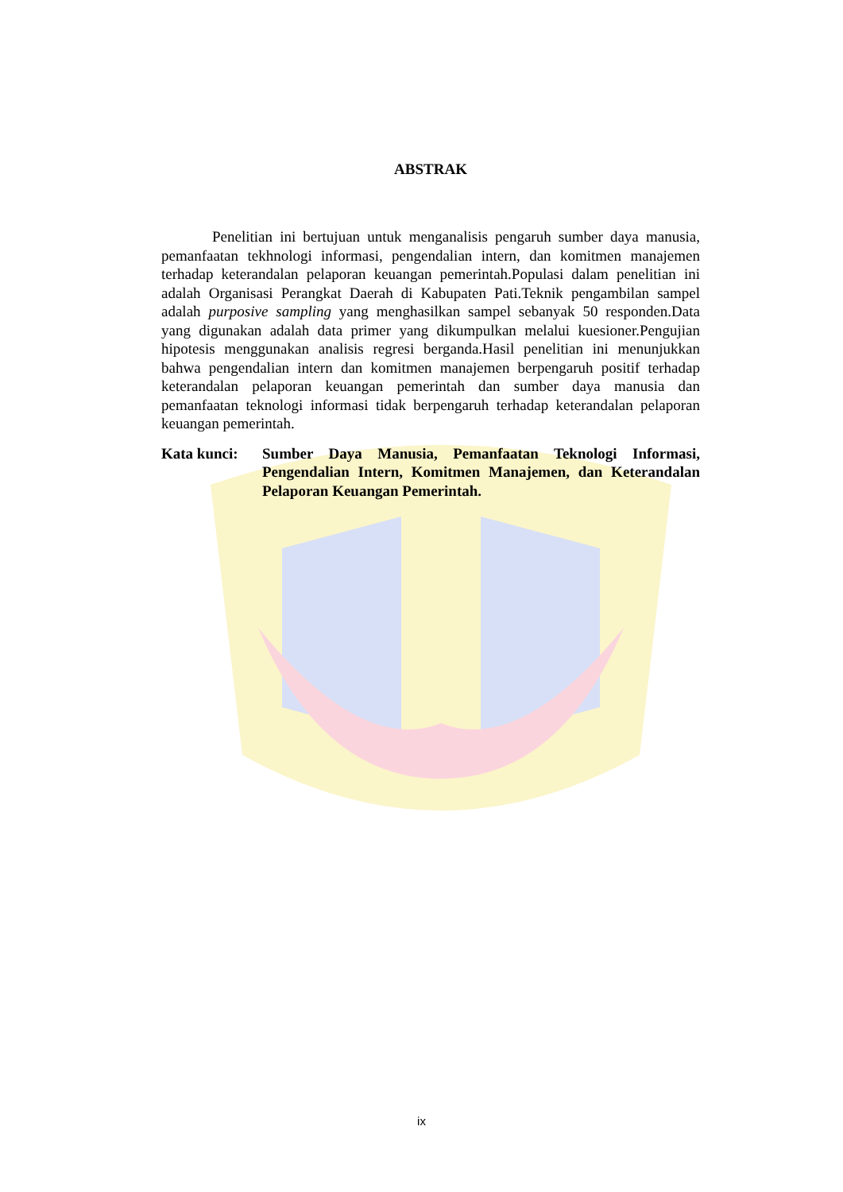ABSTRAK
Penelitian ini bertujuan untuk menganalisis pengaruh sumber daya manusia, pemanfaatan tekhnologi informasi, pengendalian intern, dan komitmen manajemen terhadap keterandalan pelaporan keuangan pemerintah.Populasi dalam penelitian ini adalah Organisasi Perangkat Daerah di Kabupaten Pati.Teknik pengambilan sampel adalah purposive sampling yang menghasilkan sampel sebanyak 50 responden.Data yang digunakan adalah data primer yang dikumpulkan melalui kuesioner.Pengujian hipotesis menggunakan analisis regresi berganda.Hasil penelitian ini menunjukkan bahwa pengendalian intern dan komitmen manajemen berpengaruh positif terhadap keterandalan pelaporan keuangan pemerintah dan sumber daya manusia dan pemanfaatan teknologi informasi tidak berpengaruh terhadap keterandalan pelaporan keuangan pemerintah.
Kata kunci: Sumber Daya Manusia, Pemanfaatan Teknologi Informasi, Pengendalian Intern, Komitmen Manajemen, dan Keterandalan Pelaporan Keuangan Pemerintah.
ix